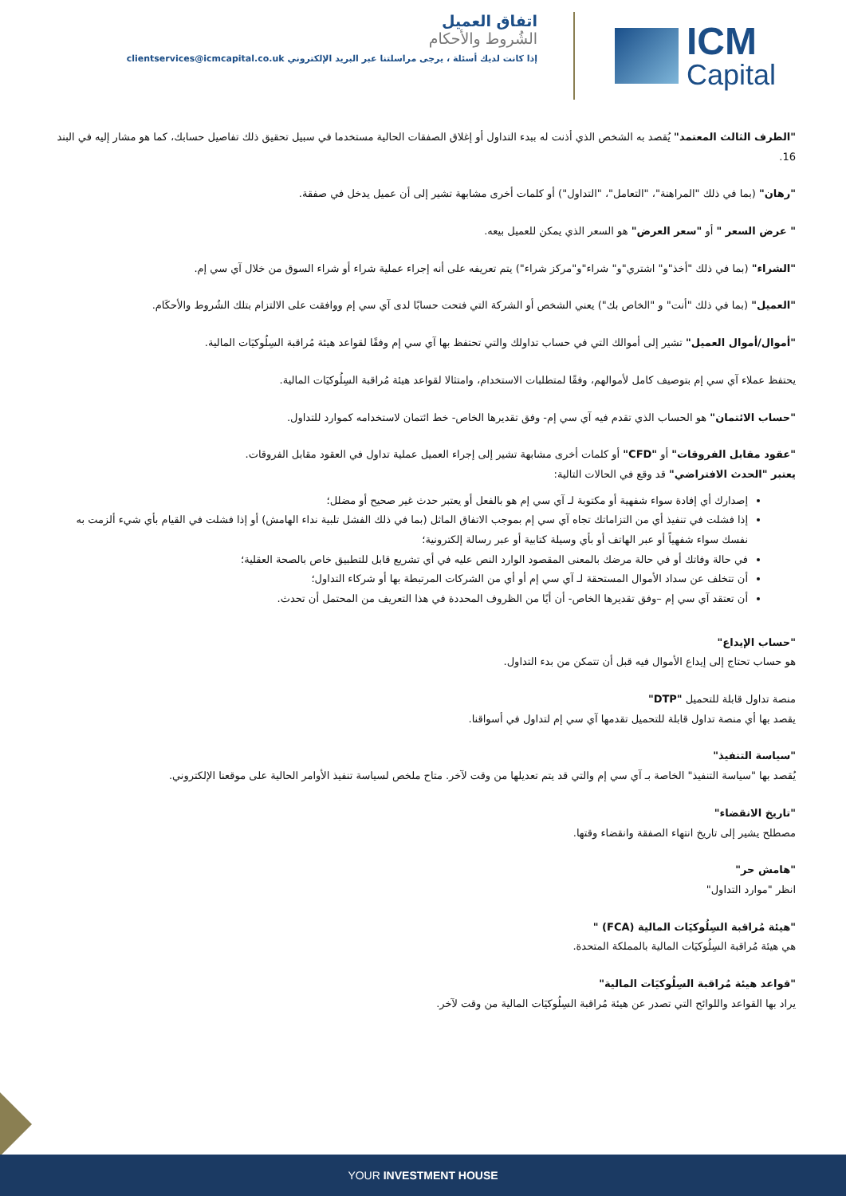اتفاق العميل
الشُروط والأحكام
إذا كانت لديك أسئلة ، يرجى مراسلتنا عبر البريد الإلكتروني clientservices@icmcapital.co.uk
ICM
Capital
"الطرف الثالث المعتمد" يُقصد به الشخص الذي أذنت له ببدء التداول أو إغلاق الصفقات الحالية مستخدما في سبيل تحقيق ذلك تفاصيل حسابك، كما هو مشار إليه في البند 16.
"رهان" (بما في ذلك "المراهنة"، "التعامل"، "التداول") أو كلمات أخرى مشابهة تشير إلى أن عميل يدخل في صفقة.
" عرض السعر " أو "سعر العرض" هو السعر الذي يمكن للعميل بيعه.
"الشراء" (بما في ذلك "أخذ"و" اشتري"و" شراء"و"مركز شراء") يتم تعريفه على أنه إجراء عملية شراء أو شراء السوق من خلال آي سي إم.
"العميل" (بما في ذلك "أنت" و "الخاص بك") يعني الشخص أو الشركة التي فتحت حسابًا لدى آي سي إم ووافقت على الالتزام بتلك الشُروط والأحكَام.
"أموال/أموال العميل" تشير إلى أموالك التي في حساب تداولك والتي تحتفظ بها آي سي إم وفقًا لقواعد هيئة مُراقبة السِلُوكيَات المالية.
يحتفظ عملاء آي سي إم بتوصيف كامل لأموالهم، وفقًا لمتطلبات الاستخدام، وامتثالا لقواعد هيئة مُراقبة السِلُوكيَات المالية.
"حساب الائتمان" هو الحساب الذي تقدم فيه آي سي إم- وفق تقديرها الخاص- خط ائتمان لاستخدامه كموارد للتداول.
"عقود مقابل الفروقات" أو "CFD" أو كلمات أخرى مشابهة تشير إلى إجراء العميل عملية تداول في العقود مقابل الفروقات.
يعتبر "الحدث الافتراضي" قد وقع في الحالات التالية:
إصدارك أي إفادة سواء شفهية أو مكتوبة لـ آي سي إم هو بالفعل أو يعتبر حدث غير صحيح أو مضلل؛
إذا فشلت في تنفيذ أي من التزاماتك تجاه آي سي إم بموجب الاتفاق الماثل (بما في ذلك الفشل تلبية نداء الهامش) أو إذا فشلت في القيام بأي شيء ألزمت به نفسك سواء شفهياً أو عبر الهاتف أو بأي وسيلة كتابية أو عبر رسالة إلكترونية؛
في حالة وفاتك أو في حالة مرضك بالمعنى المقصود الوارد النص عليه في أي تشريع قابل للتطبيق خاص بالصحة العقلية؛
أن تتخلف عن سداد الأموال المستحقة لـ آي سي إم أو أي من الشركات المرتبطة بها أو شركاء التداول؛
أن تعتقد آي سي إم –وفق تقديرها الخاص- أن أيًا من الظروف المحددة في هذا التعريف من المحتمل أن تحدث.
"حساب الإيداع"
هو حساب تحتاج إلى إيداع الأموال فيه قبل أن تتمكن من بدء التداول.
منصة تداول قابلة للتحميل "DTP"
يقصد بها أي منصة تداول قابلة للتحميل تقدمها آي سي إم لتداول في أسواقنا.
"سياسة التنفيذ"
يُقصد بها "سياسة التنفيذ" الخاصة بـ آي سي إم والتي قد يتم تعديلها من وقت لآخر. متاح ملخص لسياسة تنفيذ الأوامر الحالية على موقعنا الإلكتروني.
"تاريخ الانقضاء"
مصطلح يشير إلى تاريخ انتهاء الصفقة وانقضاء وقتها.
"هامش حر"
انظر "موارد التداول"
"هيئة مُراقبة السِلُوكيَات المالية (FCA) "
هي هيئة مُراقبة السِلُوكيَات المالية بالمملكة المتحدة.
"قواعد هيئة مُراقبة السِلُوكيَات المالية"
يراد بها القواعد واللوائح التي تصدر عن هيئة مُراقبة السِلُوكيَات المالية من وقت لآخر.
YOUR INVESTMENT HOUSE